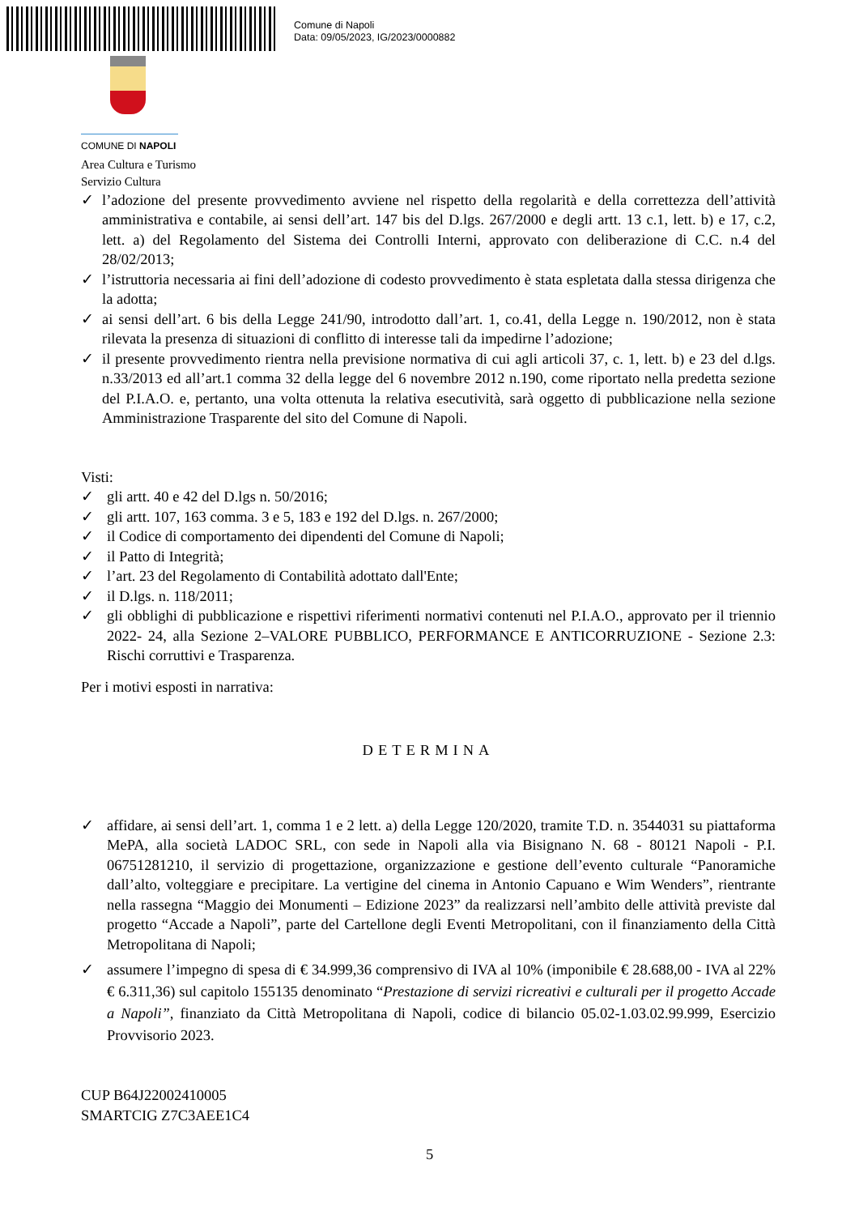Comune di Napoli
Data: 09/05/2023, IG/2023/0000882
COMUNE DI NAPOLI
Area Cultura e Turismo
Servizio Cultura
✓ l’adozione del presente provvedimento avviene nel rispetto della regolarità e della correttezza dell’attività amministrativa e contabile, ai sensi dell’art. 147 bis del D.lgs. 267/2000 e degli artt. 13 c.1, lett. b) e 17, c.2, lett. a) del Regolamento del Sistema dei Controlli Interni, approvato con deliberazione di C.C. n.4 del 28/02/2013;
✓ l’istruttoria necessaria ai fini dell’adozione di codesto provvedimento è stata espletata dalla stessa dirigenza che la adotta;
✓ ai sensi dell’art. 6 bis della Legge 241/90, introdotto dall’art. 1, co.41, della Legge n. 190/2012, non è stata rilevata la presenza di situazioni di conflitto di interesse tali da impedirne l’adozione;
✓ il presente provvedimento rientra nella previsione normativa di cui agli articoli 37, c. 1, lett. b) e 23 del d.lgs. n.33/2013 ed all’art.1 comma 32 della legge del 6 novembre 2012 n.190, come riportato nella predetta sezione del P.I.A.O. e, pertanto, una volta ottenuta la relativa esecutività, sarà oggetto di pubblicazione nella sezione Amministrazione Trasparente del sito del Comune di Napoli.
Visti:
✓ gli artt. 40 e 42 del D.lgs n. 50/2016;
✓ gli artt. 107, 163 comma. 3 e 5, 183 e 192 del D.lgs. n. 267/2000;
✓ il Codice di comportamento dei dipendenti del Comune di Napoli;
✓ il Patto di Integrità;
✓ l’art. 23 del Regolamento di Contabilità adottato dall'Ente;
✓ il D.lgs. n. 118/2011;
✓ gli obblighi di pubblicazione e rispettivi riferimenti normativi contenuti nel P.I.A.O., approvato per il triennio 2022- 24, alla Sezione 2–VALORE PUBBLICO, PERFORMANCE E ANTICORRUZIONE - Sezione 2.3: Rischi corruttivi e Trasparenza.
Per i motivi esposti in narrativa:
DETERMINA
✓ affidare, ai sensi dell’art. 1, comma 1 e 2 lett. a) della Legge 120/2020, tramite T.D. n. 3544031 su piattaforma MePA, alla società LADOC SRL, con sede in Napoli alla via Bisignano N. 68 - 80121 Napoli - P.I. 06751281210, il servizio di progettazione, organizzazione e gestione dell’evento culturale “Panoramiche dall’alto, volteggiare e precipitare. La vertigine del cinema in Antonio Capuano e Wim Wenders”, rientrante nella rassegna “Maggio dei Monumenti – Edizione 2023” da realizzarsi nell’ambito delle attività previste dal progetto “Accade a Napoli”, parte del Cartellone degli Eventi Metropolitani, con il finanziamento della Città Metropolitana di Napoli;
✓ assumere l’impegno di spesa di € 34.999,36 comprensivo di IVA al 10% (imponibile € 28.688,00 - IVA al 22% € 6.311,36) sul capitolo 155135 denominato “Prestazione di servizi ricreativi e culturali per il progetto Accade a Napoli”, finanziato da Città Metropolitana di Napoli, codice di bilancio 05.02-1.03.02.99.999, Esercizio Provvisorio 2023.
CUP B64J22002410005
SMARTCIG Z7C3AEE1C4
5